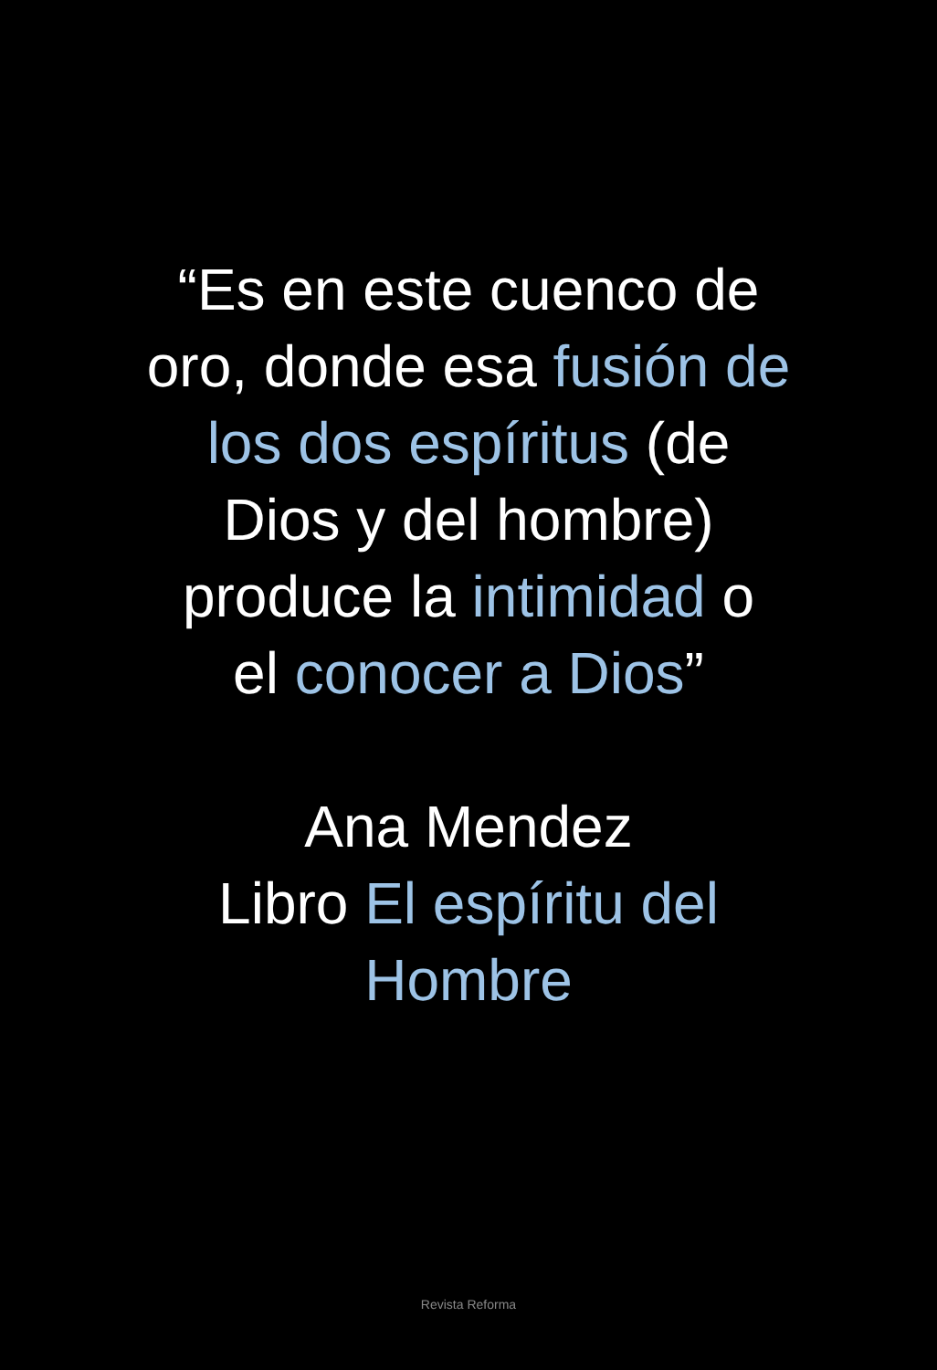“Es en este cuenco de
oro, donde esa fusión de
los dos espíritus (de
Dios y del hombre)
produce la intimidad o
el conocer a Dios”
Ana Mendez
Libro El espíritu del
Hombre
Revista Reforma